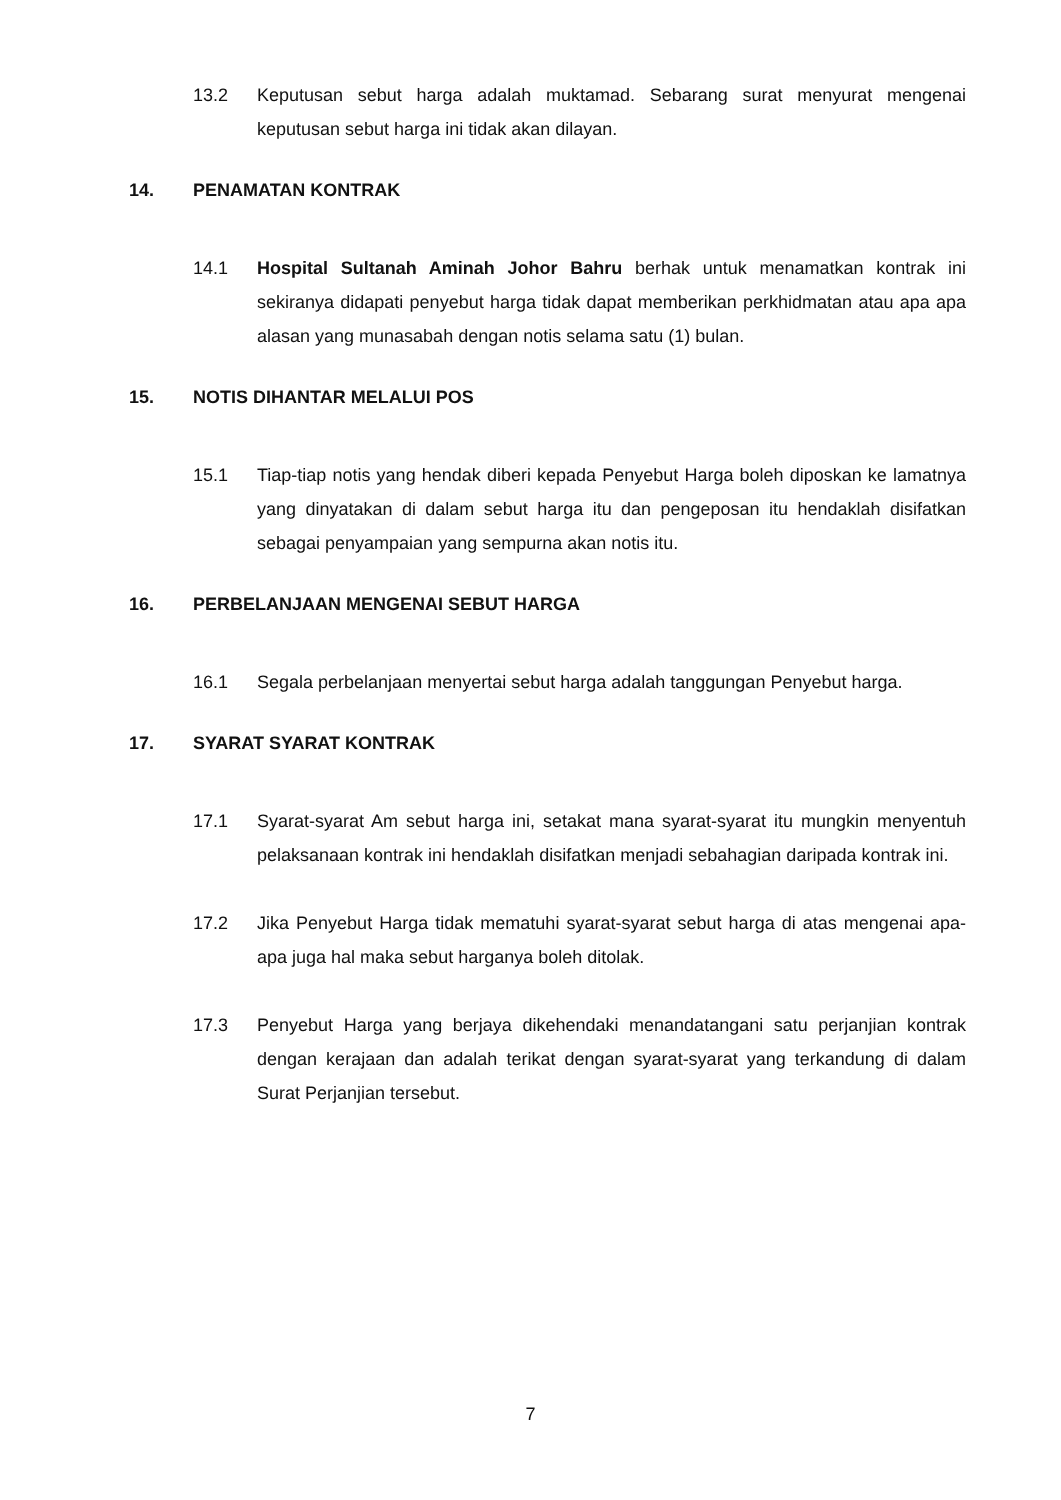13.2 Keputusan sebut harga adalah muktamad. Sebarang surat menyurat mengenai keputusan sebut harga ini tidak akan dilayan.
14. PENAMATAN KONTRAK
14.1 Hospital Sultanah Aminah Johor Bahru berhak untuk menamatkan kontrak ini sekiranya didapati penyebut harga tidak dapat memberikan perkhidmatan atau apa apa alasan yang munasabah dengan notis selama satu (1) bulan.
15. NOTIS DIHANTAR MELALUI POS
15.1 Tiap-tiap notis yang hendak diberi kepada Penyebut Harga boleh diposkan ke lamatnya yang dinyatakan di dalam sebut harga itu dan pengeposan itu hendaklah disifatkan sebagai penyampaian yang sempurna akan notis itu.
16. PERBELANJAAN MENGENAI SEBUT HARGA
16.1 Segala perbelanjaan menyertai sebut harga adalah tanggungan Penyebut harga.
17. SYARAT SYARAT KONTRAK
17.1 Syarat-syarat Am sebut harga ini, setakat mana syarat-syarat itu mungkin menyentuh pelaksanaan kontrak ini hendaklah disifatkan menjadi sebahagian daripada kontrak ini.
17.2 Jika Penyebut Harga tidak mematuhi syarat-syarat sebut harga di atas mengenai apa-apa juga hal maka sebut harganya boleh ditolak.
17.3 Penyebut Harga yang berjaya dikehendaki menandatangani satu perjanjian kontrak dengan kerajaan dan adalah terikat dengan syarat-syarat yang terkandung di dalam Surat Perjanjian tersebut.
7